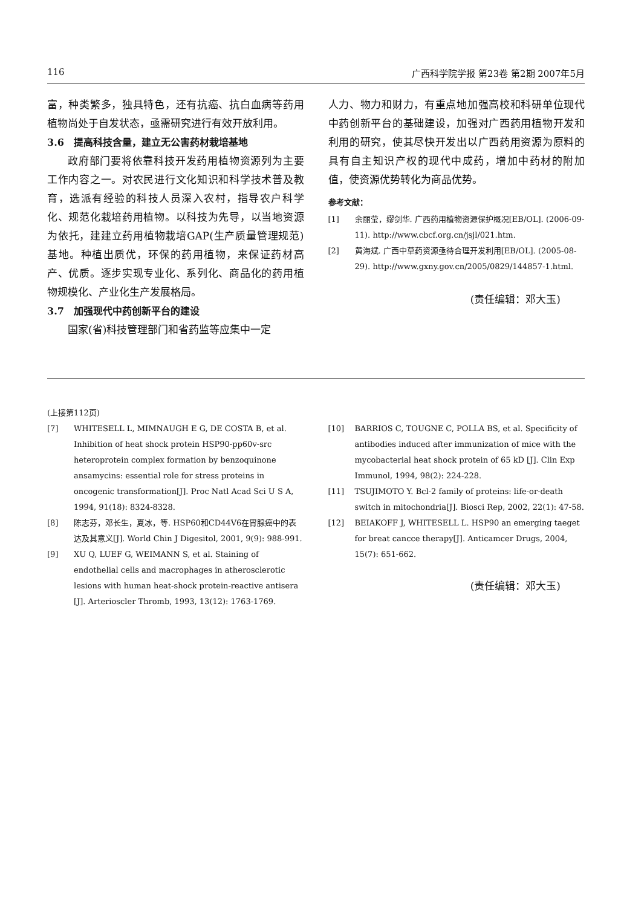116 广西科学院学报 第23卷 第2期 2007年5月
富，种类繁多，独具特色，还有抗癌、抗白血病等药用植物尚处于自发状态，亟需研究进行有效开放利用。
3.6　提高科技含量，建立无公害药材栽培基地
政府部门要将依靠科技开发药用植物资源列为主要工作内容之一。对农民进行文化知识和科学技术普及教育，选派有经验的科技人员深入农村，指导农户科学化、规范化栽培药用植物。以科技为先导，以当地资源为依托，建建立药用植物栽培GAP(生产质量管理规范)基地。种植出质优，环保的药用植物，来保证药材高产、优质。逐步实现专业化、系列化、商品化的药用植物规模化、产业化生产发展格局。
3.7　加强现代中药创新平台的建设
国家(省)科技管理部门和省药监等应集中一定
人力、物力和财力，有重点地加强高校和科研单位现代中药创新平台的基础建设，加强对广西药用植物开发和利用的研究，使其尽快开发出以广西药用资源为原料的具有自主知识产权的现代中成药，增加中药材的附加值，使资源优势转化为商品优势。
参考文献：
[1] 余丽莹，缪剑华. 广西药用植物资源保护概况[EB/OL]. (2006-09-11). http://www.cbcf.org.cn/jsjl/021.htm.
[2] 黄海斌. 广西中草药资源亟待合理开发利用[EB/OL]. (2005-08-29). http://www.gxny.gov.cn/2005/0829/144857-1.html.
(责任编辑：邓大玉)
(上接第112页)
[7] WHITESELL L, MIMNAUGH E G, DE COSTA B, et al. Inhibition of heat shock protein HSP90-pp60v-src heteroprotein complex formation by benzoquinone ansamycins: essential role for stress proteins in oncogenic transformation[J]. Proc Natl Acad Sci U S A, 1994, 91(18): 8324-8328.
[8] 陈志芬，邓长生，夏冰，等. HSP60和CD44V6在胃腺癌中的表达及其意义[J]. World Chin J Digesitol, 2001, 9(9): 988-991.
[9] XU Q, LUEF G, WEIMANN S, et al. Staining of endothelial cells and macrophages in atherosclerotic lesions with human heat-shock protein-reactive antisera [J]. Arterioscler Thromb, 1993, 13(12): 1763-1769.
[10] BARRIOS C, TOUGNE C, POLLA BS, et al. Specificity of antibodies induced after immunization of mice with the mycobacterial heat shock protein of 65 kD [J]. Clin Exp Immunol, 1994, 98(2): 224-228.
[11] TSUJIMOTO Y. Bcl-2 family of proteins: life-or-death switch in mitochondria[J]. Biosci Rep, 2002, 22(1): 47-58.
[12] BEIAKOFF J, WHITESELL L. HSP90 an emerging taeget for breat cancce therapy[J]. Anticamcer Drugs, 2004, 15(7): 651-662.
(责任编辑：邓大玉)